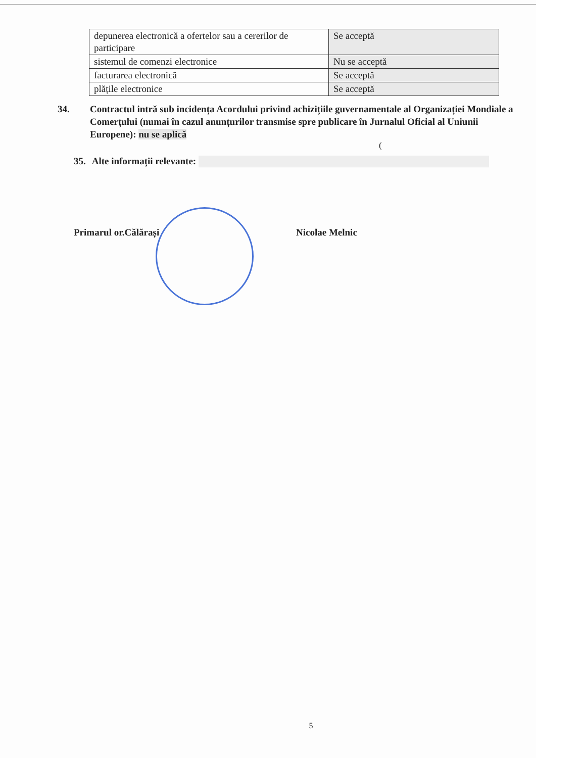| depunerea electronică a ofertelor sau a cererilor de participare | Se acceptă |
| sistemul de comenzi electronice | Nu se acceptă |
| facturarea electronică | Se acceptă |
| plățile electronice | Se acceptă |
34. Contractul intră sub incidența Acordului privind achizițiile guvernamentale al Organizației Mondiale a Comerțului (numai în cazul anunțurilor transmise spre publicare în Jurnalul Oficial al Uniunii Europene): nu se aplică
(
35. Alte informații relevante:
Primarul or.Călărași Nicolae Melnic
5